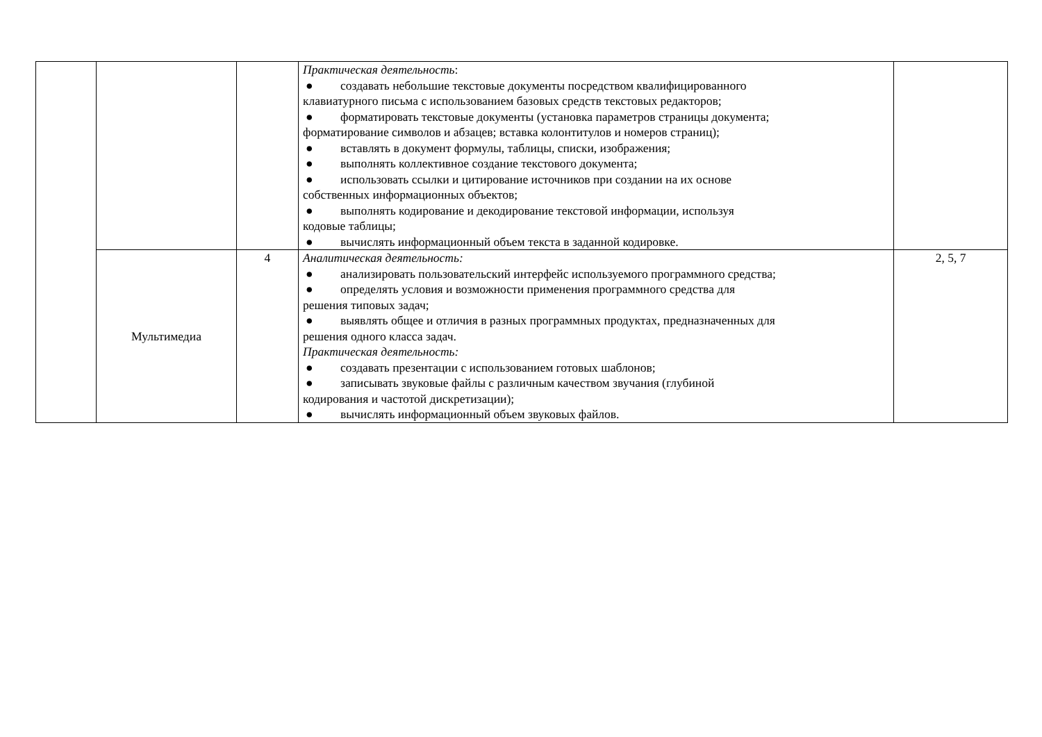| | | | Практическая деятельность : ● создавать небольшие текстовые документы посредством квалифицированного клавиатурного письма с использованием базовых средств текстовых редакторов; ● форматировать текстовые документы (установка параметров страницы документа; форматирование символов и абзацев; вставка колонтитулов и номеров страниц); ● вставлять в документ формулы, таблицы, списки, изображения; ● выполнять коллективное создание текстового документа; ● использовать ссылки и цитирование источников при создании на их основе собственных информационных объектов; ● выполнять кодирование и декодирование текстовой информации, используя кодовые таблицы; ● вычислять информационный объем текста в заданной кодировке. | |
| | Мультимедиа | 4 | Аналитическая деятельность: ● анализировать пользовательский интерфейс используемого программного средства; ● определять условия и возможности применения программного средства для решения типовых задач; ● выявлять общее и отличия в разных программных продуктах, предназначенных для решения одного класса задач. Практическая деятельность: ● создавать презентации с использованием готовых шаблонов; ● записывать звуковые файлы с различным качеством звучания (глубиной кодирования и частотой дискретизации); ● вычислять информационный объем звуковых файлов. | 2, 5, 7 |